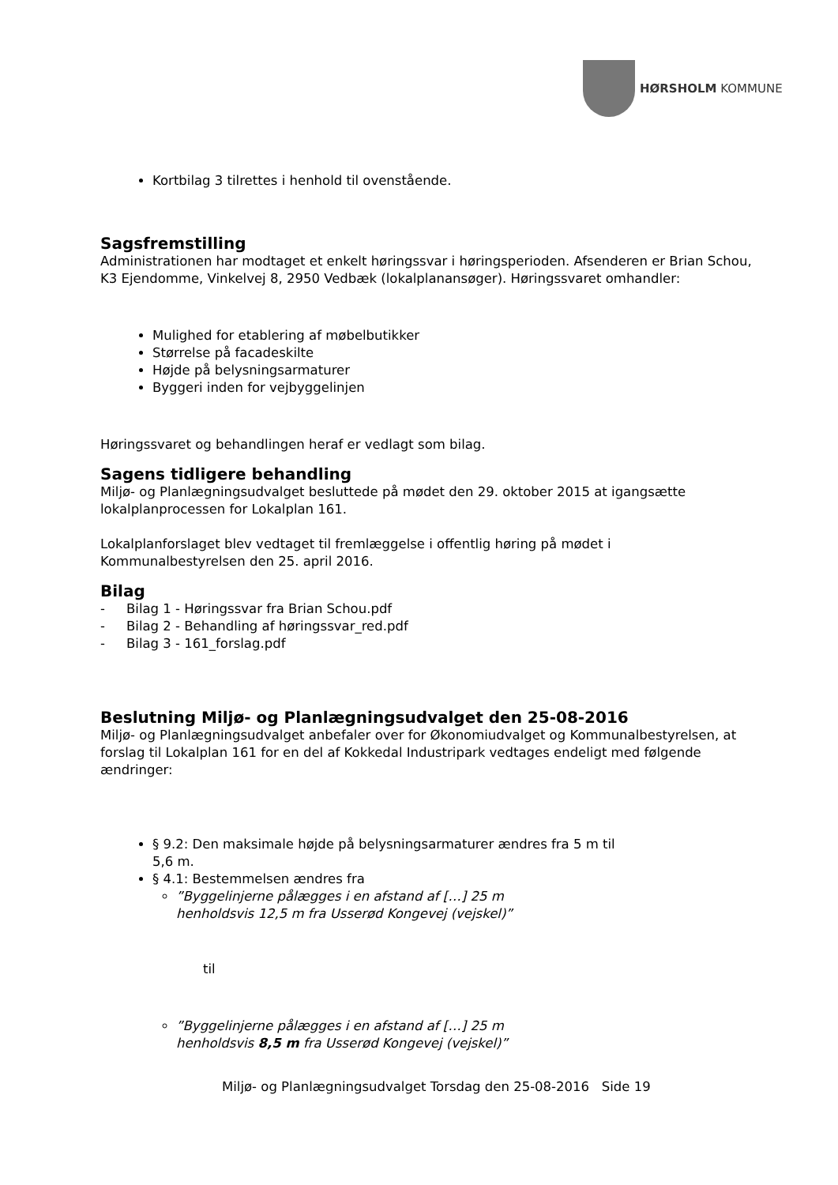HØRSHOLM KOMMUNE
Kortbilag 3 tilrettes i henhold til ovenstående.
Sagsfremstilling
Administrationen har modtaget et enkelt høringssvar i høringsperioden. Afsenderen er Brian Schou, K3 Ejendomme, Vinkelvej 8, 2950 Vedbæk (lokalplanansøger). Høringssvaret omhandler:
Mulighed for etablering af møbelbutikker
Størrelse på facadeskilte
Højde på belysningsarmaturer
Byggeri inden for vejbyggelinjen
Høringssvaret og behandlingen heraf er vedlagt som bilag.
Sagens tidligere behandling
Miljø- og Planlægningsudvalget besluttede på mødet den 29. oktober 2015 at igangsætte lokalplanprocessen for Lokalplan 161.
Lokalplanforslaget blev vedtaget til fremlæggelse i offentlig høring på mødet i Kommunalbestyrelsen den 25. april 2016.
Bilag
- Bilag 1 - Høringssvar fra Brian Schou.pdf
- Bilag 2 - Behandling af høringssvar_red.pdf
- Bilag 3 - 161_forslag.pdf
Beslutning Miljø- og Planlægningsudvalget den 25-08-2016
Miljø- og Planlægningsudvalget anbefaler over for Økonomiudvalget og Kommunalbestyrelsen, at forslag til Lokalplan 161 for en del af Kokkedal Industripark vedtages endeligt med følgende ændringer:
§ 9.2: Den maksimale højde på belysningsarmaturer ændres fra 5 m til 5,6 m.
§ 4.1: Bestemmelsen ændres fra
”Byggelinjerne pålægges i en afstand af […] 25 m henholdsvis 12,5 m fra Usserød Kongevej (vejskel)”
til
”Byggelinjerne pålægges i en afstand af […] 25 m henholdsvis 8,5 m fra Usserød Kongevej (vejskel)”
Miljø- og Planlægningsudvalget Torsdag den 25-08-2016 Side 19